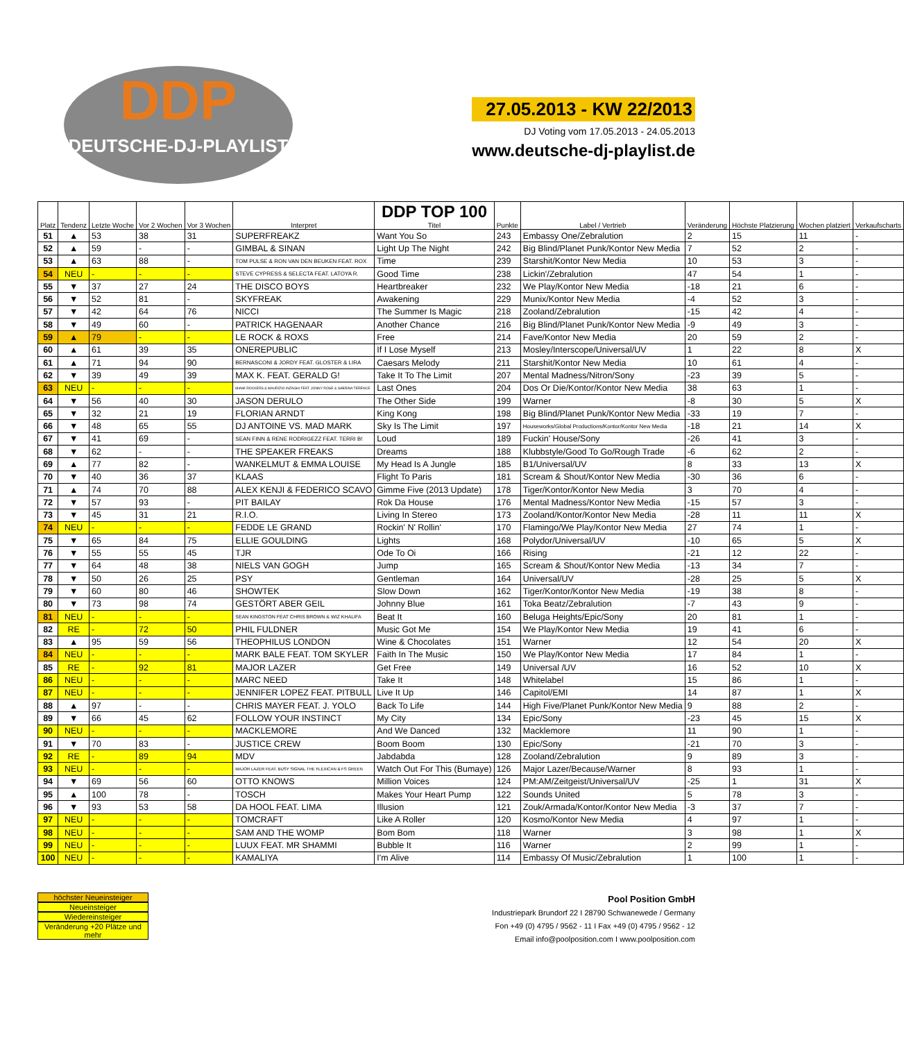DDP
DEUTSCHE-DJ-PLAYLIST
27.05.2013 - KW 22/2013
DJ Voting vom 17.05.2013 - 24.05.2013
www.deutsche-dj-playlist.de
| Platz | Tendenz | Letzte Woche | Vor 2 Wochen | Vor 3 Wochen | Interpret | DDP TOP 100 Titel | Punkte | Label / Vertrieb | Veränderung | Höchste Platzierung | Wochen platziert | Verkaufscharts |
| --- | --- | --- | --- | --- | --- | --- | --- | --- | --- | --- | --- | --- |
| 51 | ▲ | 53 | 38 | 31 | SUPERFREAKZ | Want You So | 243 | Embassy One/Zebralution | 2 | 15 | 11 | - |
| 52 | ▲ | 59 | - | - | GIMBAL & SINAN | Light Up The Night | 242 | Big Blind/Planet Punk/Kontor New Media | 7 | 52 | 2 | - |
| 53 | ▲ | 63 | 88 | - | TOM PULSE & RON VAN DEN BEUKEN FEAT. ROX | Time | 239 | Starshit/Kontor New Media | 10 | 53 | 3 | - |
| 54 | NEU | - | - | - | STEVE CYPRESS & SELECTA FEAT. LATOYA R. | Good Time | 238 | Lickin'/Zebralution | 47 | 54 | 1 | - |
| 55 | ▼ | 37 | 27 | 24 | THE DISCO BOYS | Heartbreaker | 232 | We Play/Kontor New Media | -18 | 21 | 6 | - |
| 56 | ▼ | 52 | 81 | - | SKYFREAK | Awakening | 229 | Munix/Kontor New Media | -4 | 52 | 3 | - |
| 57 | ▼ | 42 | 64 | 76 | NICCI | The Summer Is Magic | 218 | Zooland/Zebralution | -15 | 42 | 4 | - |
| 58 | ▼ | 49 | 60 | - | PATRICK HAGENAAR | Another Chance | 216 | Big Blind/Planet Punk/Kontor New Media | -9 | 49 | 3 | - |
| 59 | ▲ | 79 | - | - | LE ROCK & ROXS | Free | 214 | Fave/Kontor New Media | 20 | 59 | 2 | - |
| 60 | ▲ | 61 | 39 | 35 | ONEREPUBLIC | If I Lose Myself | 213 | Mosley/Interscope/Universal/UV | 1 | 22 | 8 | X |
| 61 | ▲ | 71 | 94 | 90 | BERNASCONI & JORDY FEAT. GLOSTER & LIRA | Caesars Melody | 211 | Starshit/Kontor New Media | 10 | 61 | 4 | - |
| 62 | ▼ | 39 | 49 | 39 | MAX K. FEAT. GERALD G! | Take It To The Limit | 207 | Mental Madness/Nitron/Sony | -23 | 39 | 5 | - |
| 63 | NEU | - | - | - | MIAMI ROCKERS & MAURIZIO INZAGHI FEAT. JONNY ROSE & SABRINA TERENCE | Last Ones | 204 | Dos Or Die/Kontor/Kontor New Media | 38 | 63 | 1 | - |
| 64 | ▼ | 56 | 40 | 30 | JASON DERULO | The Other Side | 199 | Warner | -8 | 30 | 5 | X |
| 65 | ▼ | 32 | 21 | 19 | FLORIAN ARNDT | King Kong | 198 | Big Blind/Planet Punk/Kontor New Media | -33 | 19 | 7 | - |
| 66 | ▼ | 48 | 65 | 55 | DJ ANTOINE VS. MAD MARK | Sky Is The Limit | 197 | Houseworks/Global Productions/Kontor/Kontor New Media | -18 | 21 | 14 | X |
| 67 | ▼ | 41 | 69 | - | SEAN FINN & RENE RODRIGEZZ FEAT. TERRI B! | Loud | 189 | Fuckin' House/Sony | -26 | 41 | 3 | - |
| 68 | ▼ | 62 | - | - | THE SPEAKER FREAKS | Dreams | 188 | Klubbstyle/Good To Go/Rough Trade | -6 | 62 | 2 | - |
| 69 | ▲ | 77 | 82 | - | WANKELMUT & EMMA LOUISE | My Head Is A Jungle | 185 | B1/Universal/UV | 8 | 33 | 13 | X |
| 70 | ▼ | 40 | 36 | 37 | KLAAS | Flight To Paris | 181 | Scream & Shout/Kontor New Media | -30 | 36 | 6 | - |
| 71 | ▲ | 74 | 70 | 88 | ALEX KENJI & FEDERICO SCAVO | Gimme Five (2013 Update) | 178 | Tiger/Kontor/Kontor New Media | 3 | 70 | 4 | - |
| 72 | ▼ | 57 | 93 | - | PIT BAILAY | Rok Da House | 176 | Mental Madness/Kontor New Media | -15 | 57 | 3 | - |
| 73 | ▼ | 45 | 31 | 21 | R.I.O. | Living In Stereo | 173 | Zooland/Kontor/Kontor New Media | -28 | 11 | 11 | X |
| 74 | NEU | - | - | - | FEDDE LE GRAND | Rockin' N' Rollin' | 170 | Flamingo/We Play/Kontor New Media | 27 | 74 | 1 | - |
| 75 | ▼ | 65 | 84 | 75 | ELLIE GOULDING | Lights | 168 | Polydor/Universal/UV | -10 | 65 | 5 | X |
| 76 | ▼ | 55 | 55 | 45 | TJR | Ode To Oi | 166 | Rising | -21 | 12 | 22 | - |
| 77 | ▼ | 64 | 48 | 38 | NIELS VAN GOGH | Jump | 165 | Scream & Shout/Kontor New Media | -13 | 34 | 7 | - |
| 78 | ▼ | 50 | 26 | 25 | PSY | Gentleman | 164 | Universal/UV | -28 | 25 | 5 | X |
| 79 | ▼ | 60 | 80 | 46 | SHOWTEK | Slow Down | 162 | Tiger/Kontor/Kontor New Media | -19 | 38 | 8 | - |
| 80 | ▼ | 73 | 98 | 74 | GESTÖRT ABER GEIL | Johnny Blue | 161 | Toka Beatz/Zebralution | -7 | 43 | 9 | - |
| 81 | NEU | - | - | - | SEAN KINGSTON FEAT CHRIS BROWN & WIZ KHALIFA | Beat It | 160 | Beluga Heights/Epic/Sony | 20 | 81 | 1 | - |
| 82 | RE | - | 72 | 50 | PHIL FULDNER | Music Got Me | 154 | We Play/Kontor New Media | 19 | 41 | 6 | - |
| 83 | ▲ | 95 | 59 | 56 | THEOPHILUS LONDON | Wine & Chocolates | 151 | Warner | 12 | 54 | 20 | X |
| 84 | NEU | - | - | - | MARK BALE FEAT. TOM SKYLER | Faith In The Music | 150 | We Play/Kontor New Media | 17 | 84 | 1 | - |
| 85 | RE | - | 92 | 81 | MAJOR LAZER | Get Free | 149 | Universal /UV | 16 | 52 | 10 | X |
| 86 | NEU | - | - | - | MARC NEED | Take It | 148 | Whitelabel | 15 | 86 | 1 | - |
| 87 | NEU | - | - | - | JENNIFER LOPEZ FEAT. PITBULL | Live It Up | 146 | Capitol/EMI | 14 | 87 | 1 | X |
| 88 | ▲ | 97 | - | - | CHRIS MAYER FEAT. J. YOLO | Back To Life | 144 | High Five/Planet Punk/Kontor New Media | 9 | 88 | 2 | - |
| 89 | ▼ | 66 | 45 | 62 | FOLLOW YOUR INSTINCT | My City | 134 | Epic/Sony | -23 | 45 | 15 | X |
| 90 | NEU | - | - | - | MACKLEMORE | And We Danced | 132 | Macklemore | 11 | 90 | 1 | - |
| 91 | ▼ | 70 | 83 | - | JUSTICE CREW | Boom Boom | 130 | Epic/Sony | -21 | 70 | 3 | - |
| 92 | RE | - | 89 | 94 | MDV | Jabdabda | 128 | Zooland/Zebralution | 9 | 89 | 3 | - |
| 93 | NEU | - | - | - | MAJOR LAZER FEAT. BUSY SIGNAL THE FLEXICAN & FS GREEN | Watch Out For This (Bumaye) | 126 | Major Lazer/Because/Warner | 8 | 93 | 1 | - |
| 94 | ▼ | 69 | 56 | 60 | OTTO KNOWS | Million Voices | 124 | PM:AM/Zeitgeist/Universal/UV | -25 | 1 | 31 | X |
| 95 | ▲ | 100 | 78 | - | TOSCH | Makes Your Heart Pump | 122 | Sounds United | 5 | 78 | 3 | - |
| 96 | ▼ | 93 | 53 | 58 | DA HOOL FEAT. LIMA | Illusion | 121 | Zouk/Armada/Kontor/Kontor New Media | -3 | 37 | 7 | - |
| 97 | NEU | - | - | - | TOMCRAFT | Like A Roller | 120 | Kosmo/Kontor New Media | 4 | 97 | 1 | - |
| 98 | NEU | - | - | - | SAM AND THE WOMP | Bom Bom | 118 | Warner | 3 | 98 | 1 | X |
| 99 | NEU | - | - | - | LUUX FEAT. MR SHAMMI | Bubble It | 116 | Warner | 2 | 99 | 1 | - |
| 100 | NEU | - | - | - | KAMALIYA | I'm Alive | 114 | Embassy Of Music/Zebralution | 1 | 100 | 1 | - |
höchster Neueinsteiger
Neueinsteiger
Wiedereinsteiger
Veränderung +20 Plätze und mehr
Pool Position GmbH
Industriepark Brundorf 22 I 28790 Schwanewede / Germany
Fon +49 (0) 4795 / 9562 - 11 I Fax +49 (0) 4795 / 9562 - 12
Email info@poolposition.com I www.poolposition.com